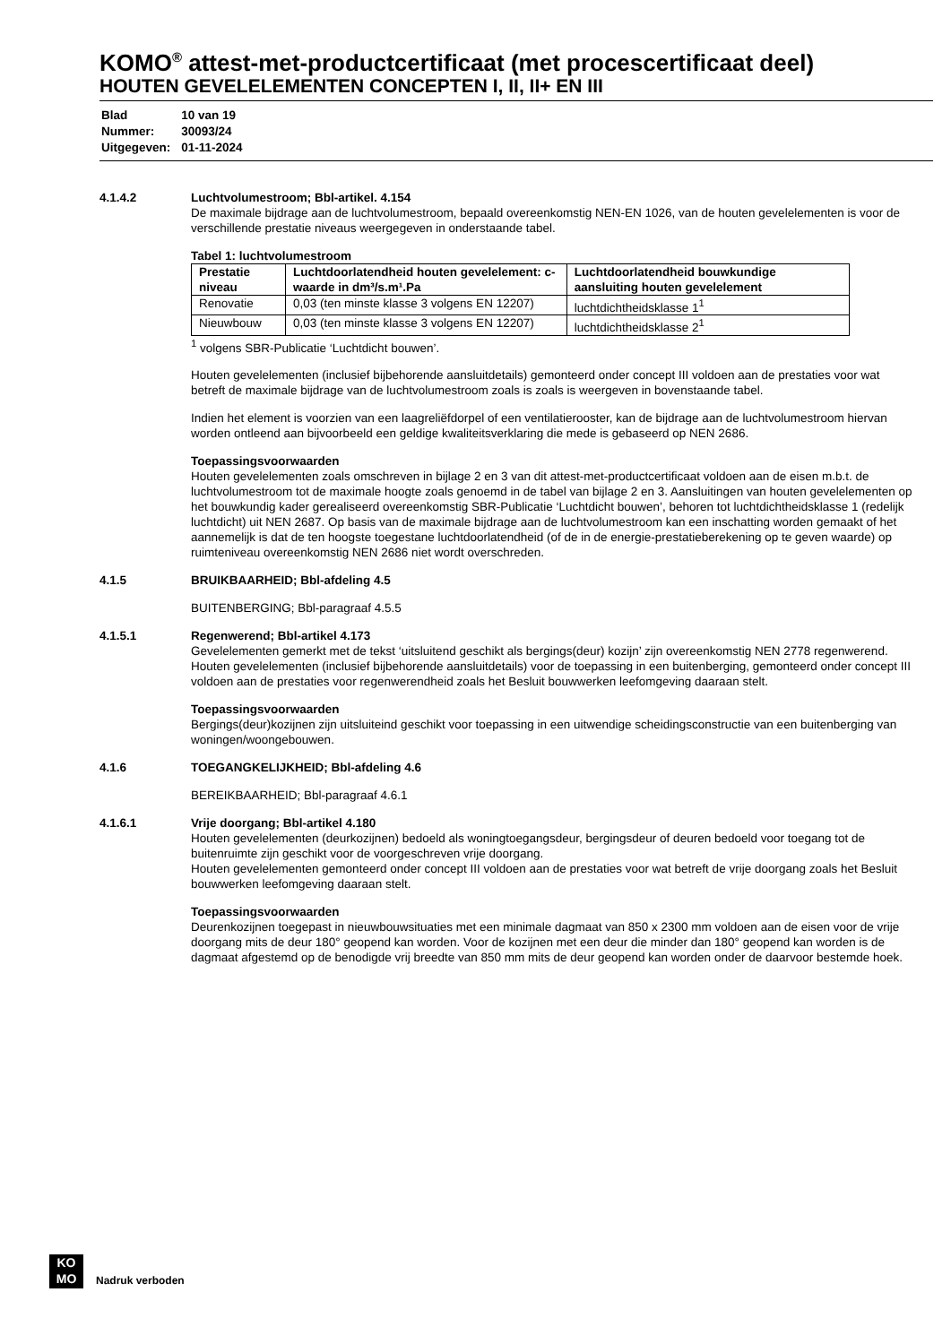KOMO<sup>®</sup> attest-met-productcertificaat (met procescertificaat deel)
HOUTEN GEVELELEMENTEN CONCEPTEN I, II, II+ EN III
| Blad | 10 van 19 |
| Nummer: | 30093/24 |
| Uitgegeven: | 01-11-2024 |
4.1.4.2 Luchtvolumestroom; Bbl-artikel. 4.154
De maximale bijdrage aan de luchtvolumestroom, bepaald overeenkomstig NEN-EN 1026, van de houten gevelelementen is voor de verschillende prestatie niveaus weergegeven in onderstaande tabel.
Tabel 1: luchtvolumestroom
| Prestatie niveau | Luchtdoorlatendheid houten gevelelement: c-waarde in dm³/s.m¹.Pa | Luchtdoorlatendheid bouwkundige aansluiting houten gevelelement |
| --- | --- | --- |
| Renovatie | 0,03 (ten minste klasse 3 volgens EN 12207) | luchtdichtheidsklasse 1<sup>1</sup> |
| Nieuwbouw | 0,03 (ten minste klasse 3 volgens EN 12207) | luchtdichtheidsklasse 2<sup>1</sup> |
<sup>1</sup> volgens SBR-Publicatie ‘Luchtdicht bouwen’.
Houten gevelelementen (inclusief bijbehorende aansluitdetails) gemonteerd onder concept III voldoen aan de prestaties voor wat betreft de maximale bijdrage van de luchtvolumestroom zoals is zoals is weergeven in bovenstaande tabel.
Indien het element is voorzien van een laagreliëfdorpel of een ventilatierooster, kan de bijdrage aan de luchtvolumestroom hiervan worden ontleend aan bijvoorbeeld een geldige kwaliteitsverklaring die mede is gebaseerd op NEN 2686.
Toepassingsvoorwaarden
Houten gevelelementen zoals omschreven in bijlage 2 en 3 van dit attest-met-productcertificaat voldoen aan de eisen m.b.t. de luchtvolumestroom tot de maximale hoogte zoals genoemd in de tabel van bijlage 2 en 3. Aansluitingen van houten gevelelementen op het bouwkundig kader gerealiseerd overeenkomstig SBR-Publicatie ‘Luchtdicht bouwen’, behoren tot luchtdichtheidsklasse 1 (redelijk luchtdicht) uit NEN 2687. Op basis van de maximale bijdrage aan de luchtvolumestroom kan een inschatting worden gemaakt of het aannemelijk is dat de ten hoogste toegestane luchtdoorlatendheid (of de in de energie-prestatieberekening op te geven waarde) op ruimteniveau overeenkomstig NEN 2686 niet wordt overschreden.
4.1.5 BRUIKBAARHEID; Bbl-afdeling 4.5
BUITENBERGING; Bbl-paragraaf 4.5.5
4.1.5.1 Regenwerend; Bbl-artikel 4.173
Gevelelementen gemerkt met de tekst ‘uitsluitend geschikt als bergings(deur) kozijn’ zijn overeenkomstig NEN 2778 regenwerend.
Houten gevelelementen (inclusief bijbehorende aansluitdetails) voor de toepassing in een buitenberging, gemonteerd onder concept III voldoen aan de prestaties voor regenwerendheid zoals het Besluit bouwwerken leefomgeving daaraan stelt.
Toepassingsvoorwaarden
Bergings(deur)kozijnen zijn uitsluiteind geschikt voor toepassing in een uitwendige scheidingsconstructie van een buitenberging van woningen/woongebouwen.
4.1.6 TOEGANGKELIJKHEID; Bbl-afdeling 4.6
BEREIKBAARHEID; Bbl-paragraaf 4.6.1
4.1.6.1 Vrije doorgang; Bbl-artikel 4.180
Houten gevelelementen (deurkozijnen) bedoeld als woningtoegangsdeur, bergingsdeur of deuren bedoeld voor toegang tot de buitenruimte zijn geschikt voor de voorgeschreven vrije doorgang.
Houten gevelelementen gemonteerd onder concept III voldoen aan de prestaties voor wat betreft de vrije doorgang zoals het Besluit bouwwerken leefomgeving daaraan stelt.
Toepassingsvoorwaarden
Deurenkozijnen toegepast in nieuwbouwsituaties met een minimale dagmaat van 850 x 2300 mm voldoen aan de eisen voor de vrije doorgang mits de deur 180° geopend kan worden. Voor de kozijnen met een deur die minder dan 180° geopend kan worden is de dagmaat afgestemd op de benodigde vrij breedte van 850 mm mits de deur geopend kan worden onder de daarvoor bestemde hoek.
KO
MO
Nadruk verboden